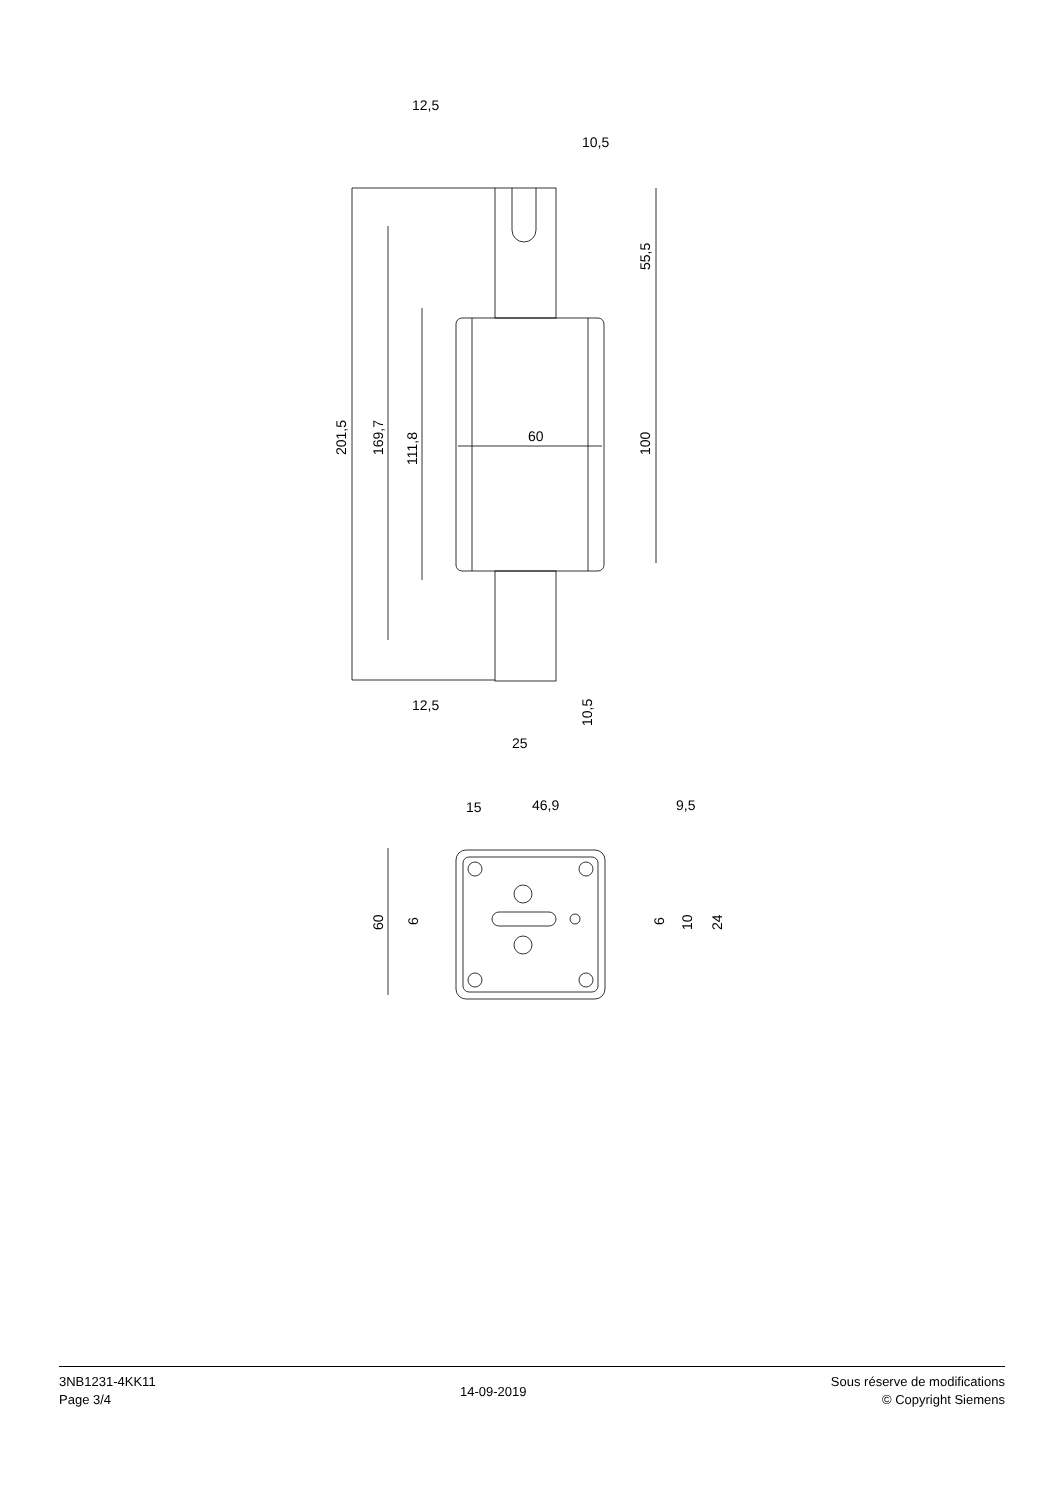12,5
10,5
60
12,5
25
15
46,9
9,5
201,5
169,7
111,8
55,5
100
10,5
60
6
6
10
24
3NB1231-4KK11
Page 3/4
14-09-2019
Sous réserve de modifications
© Copyright Siemens